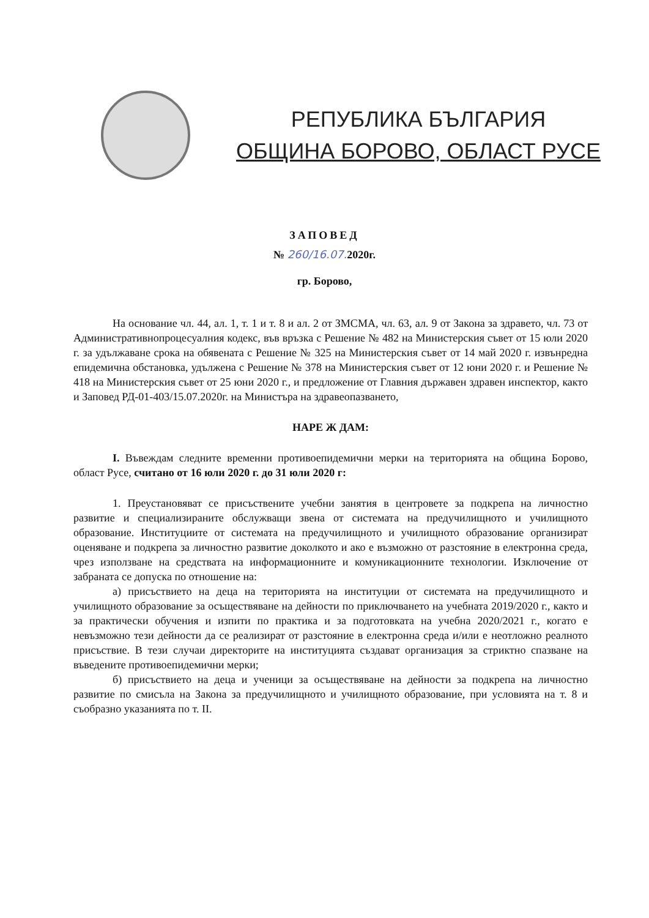РЕПУБЛИКА БЪЛГАРИЯ
ОБЩИНА БОРОВО, ОБЛАСТ РУСЕ
ЗАПОВЕД
№ 260/16.07. 2020г.
гр. Борово,
На основание чл. 44, ал. 1, т. 1 и т. 8 и ал. 2 от ЗМСМА, чл. 63, ал. 9 от Закона за здравето, чл. 73 от Административнопроцесуалния кодекс, във връзка с Решение № 482 на Министерския съвет от 15 юли 2020 г. за удължаване срока на обявената с Решение № 325 на Министерския съвет от 14 май 2020 г. извънредна епидемична обстановка, удължена с Решение № 378 на Министерския съвет от 12 юни 2020 г. и Решение № 418 на Министерския съвет от 25 юни 2020 г., и предложение от Главния държавен здравен инспектор, както и Заповед РД-01-403/15.07.2020г. на Министъра на здравеопазването,
НАРЕ Ж ДАМ:
I. Въвеждам следните временни противоепидемични мерки на територията на община Борово, област Русе, считано от 16 юли 2020 г. до 31 юли 2020 г:
1. Преустановяват се присъствените учебни занятия в центровете за подкрепа на личностно развитие и специализираните обслужващи звена от системата на предучилищното и училищното образование. Институциите от системата на предучилищното и училищното образование организират оценяване и подкрепа за личностно развитие доколкото и ако е възможно от разстояние в електронна среда, чрез използване на средствата на информационните и комуникационните технологии. Изключение от забраната се допуска по отношение на:
а) присъствието на деца на територията на институции от системата на предучилищното и училищното образование за осъществяване на дейности по приключването на учебната 2019/2020 г., както и за практически обучения и изпити по практика и за подготовката на учебна 2020/2021 г., когато е невъзможно тези дейности да се реализират от разстояние в електронна среда и/или е неотложно реалното присъствие. В тези случаи директорите на институцията създават организация за стриктно спазване на въведените противоепидемични мерки;
б) присъствието на деца и ученици за осъществяване на дейности за подкрепа на личностно развитие по смисъла на Закона за предучилищното и училищното образование, при условията на т. 8 и съобразно указанията по т. II.